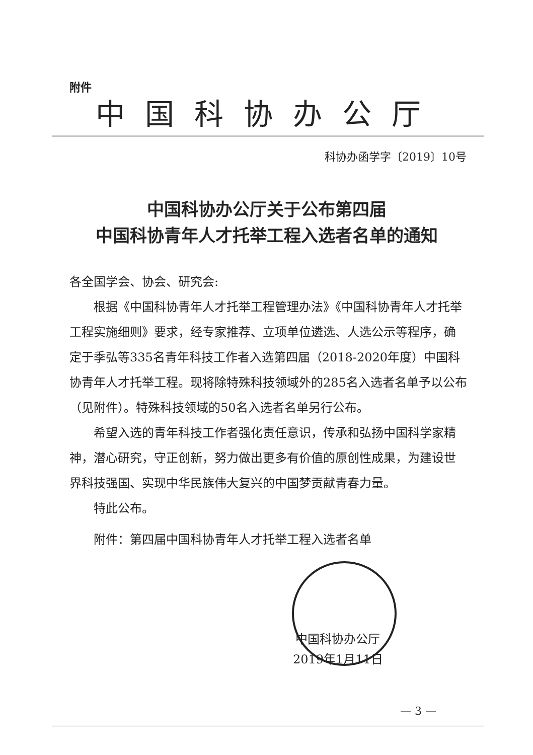附件
中国科协办公厅
科协办函学字〔2019〕10号
中国科协办公厅关于公布第四届
中国科协青年人才托举工程入选者名单的通知
各全国学会、协会、研究会:
根据《中国科协青年人才托举工程管理办法》《中国科协青年人才托举工程实施细则》要求，经专家推荐、立项单位遴选、人选公示等程序，确定于季弘等335名青年科技工作者入选第四届（2018-2020年度）中国科协青年人才托举工程。现将除特殊科技领域外的285名入选者名单予以公布（见附件）。特殊科技领域的50名入选者名单另行公布。
希望入选的青年科技工作者强化责任意识，传承和弘扬中国科学家精神，潜心研究，守正创新，努力做出更多有价值的原创性成果，为建设世界科技强国、实现中华民族伟大复兴的中国梦贡献青春力量。
特此公布。
附件：第四届中国科协青年人才托举工程入选者名单
中国科协办公厅
2019年1月11日
— 3 —